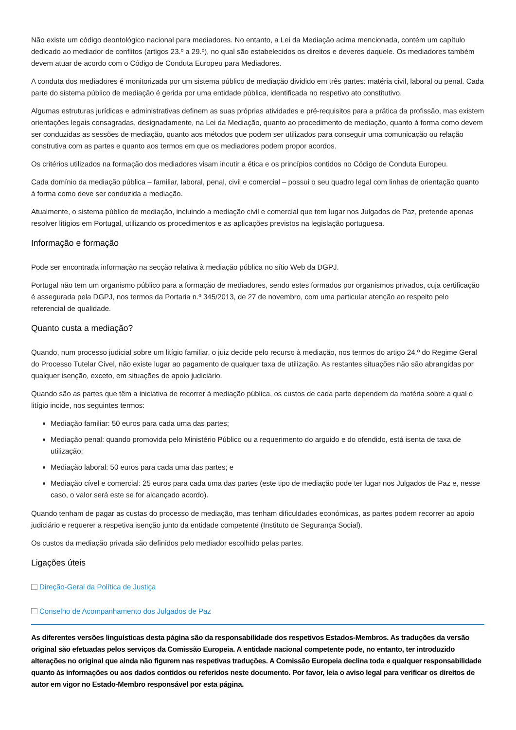Não existe um código deontológico nacional para mediadores. No entanto, a Lei da Mediação acima mencionada, contém um capítulo dedicado ao mediador de conflitos (artigos 23.º a 29.º), no qual são estabelecidos os direitos e deveres daquele. Os mediadores também devem atuar de acordo com o Código de Conduta Europeu para Mediadores.
A conduta dos mediadores é monitorizada por um sistema público de mediação dividido em três partes: matéria civil, laboral ou penal. Cada parte do sistema público de mediação é gerida por uma entidade pública, identificada no respetivo ato constitutivo.
Algumas estruturas jurídicas e administrativas definem as suas próprias atividades e pré-requisitos para a prática da profissão, mas existem orientações legais consagradas, designadamente, na Lei da Mediação, quanto ao procedimento de mediação, quanto à forma como devem ser conduzidas as sessões de mediação, quanto aos métodos que podem ser utilizados para conseguir uma comunicação ou relação construtiva com as partes e quanto aos termos em que os mediadores podem propor acordos.
Os critérios utilizados na formação dos mediadores visam incutir a ética e os princípios contidos no Código de Conduta Europeu.
Cada domínio da mediação pública – familiar, laboral, penal, civil e comercial – possui o seu quadro legal com linhas de orientação quanto à forma como deve ser conduzida a mediação.
Atualmente, o sistema público de mediação, incluindo a mediação civil e comercial que tem lugar nos Julgados de Paz, pretende apenas resolver litígios em Portugal, utilizando os procedimentos e as aplicações previstos na legislação portuguesa.
Informação e formação
Pode ser encontrada informação na secção relativa à mediação pública no sítio Web da DGPJ.
Portugal não tem um organismo público para a formação de mediadores, sendo estes formados por organismos privados, cuja certificação é assegurada pela DGPJ, nos termos da Portaria n.º 345/2013, de 27 de novembro, com uma particular atenção ao respeito pelo referencial de qualidade.
Quanto custa a mediação?
Quando, num processo judicial sobre um litígio familiar, o juiz decide pelo recurso à mediação, nos termos do artigo 24.º do Regime Geral do Processo Tutelar Cível, não existe lugar ao pagamento de qualquer taxa de utilização. As restantes situações não são abrangidas por qualquer isenção, exceto, em situações de apoio judiciário.
Quando são as partes que têm a iniciativa de recorrer à mediação pública, os custos de cada parte dependem da matéria sobre a qual o litígio incide, nos seguintes termos:
Mediação familiar: 50 euros para cada uma das partes;
Mediação penal: quando promovida pelo Ministério Público ou a requerimento do arguido e do ofendido, está isenta de taxa de utilização;
Mediação laboral: 50 euros para cada uma das partes; e
Mediação cível e comercial: 25 euros para cada uma das partes (este tipo de mediação pode ter lugar nos Julgados de Paz e, nesse caso, o valor será este se for alcançado acordo).
Quando tenham de pagar as custas do processo de mediação, mas tenham dificuldades económicas, as partes podem recorrer ao apoio judiciário e requerer a respetiva isenção junto da entidade competente (Instituto de Segurança Social).
Os custos da mediação privada são definidos pelo mediador escolhido pelas partes.
Ligações úteis
Direção-Geral da Política de Justiça
Conselho de Acompanhamento dos Julgados de Paz
As diferentes versões linguísticas desta página são da responsabilidade dos respetivos Estados-Membros. As traduções da versão original são efetuadas pelos serviços da Comissão Europeia. A entidade nacional competente pode, no entanto, ter introduzido alterações no original que ainda não figurem nas respetivas traduções. A Comissão Europeia declina toda e qualquer responsabilidade quanto às informações ou aos dados contidos ou referidos neste documento. Por favor, leia o aviso legal para verificar os direitos de autor em vigor no Estado-Membro responsável por esta página.